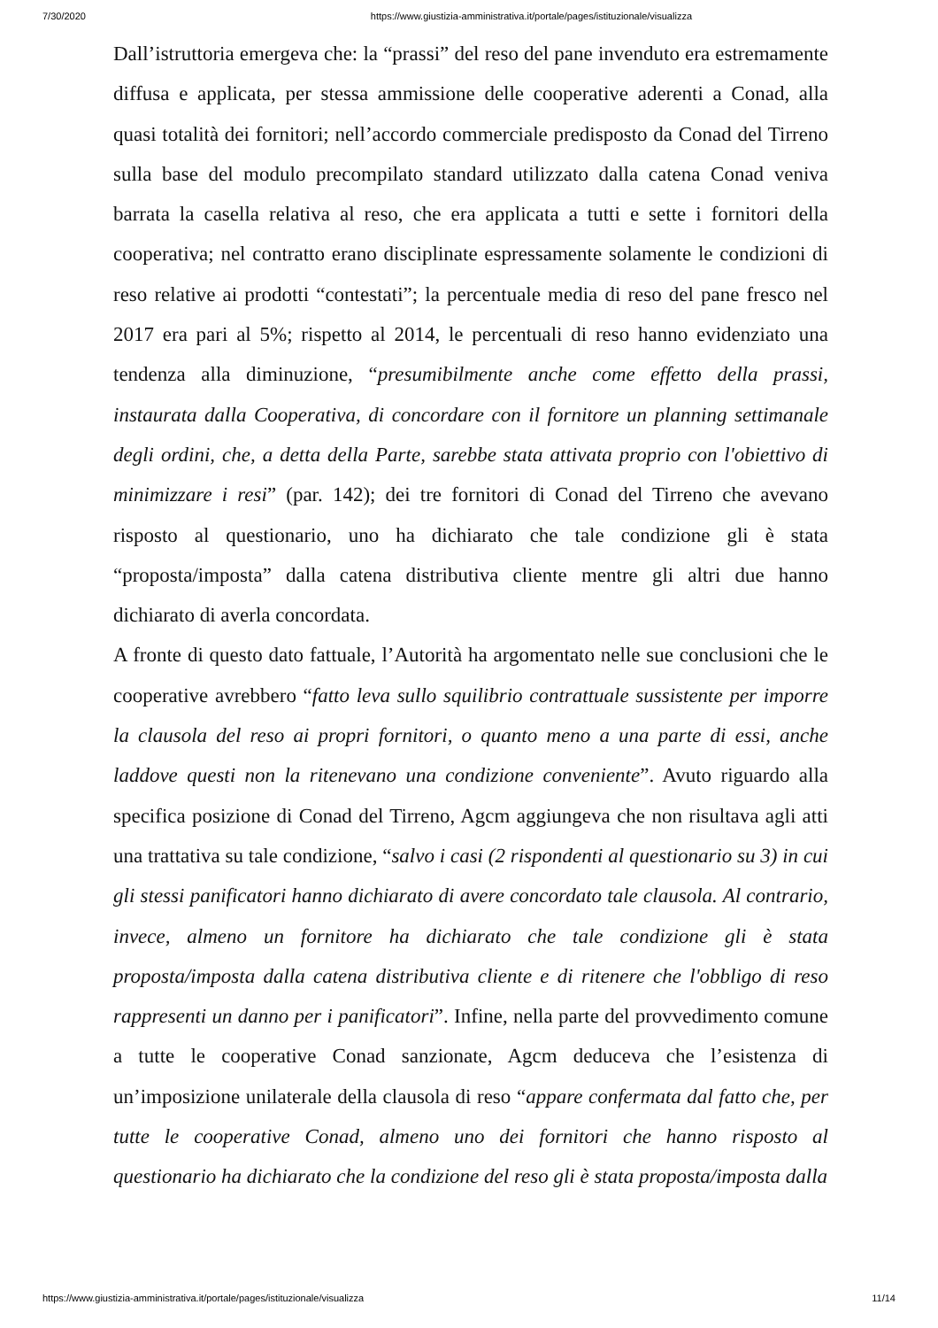7/30/2020 https://www.giustizia-amministrativa.it/portale/pages/istituzionale/visualizza
Dall’istruttoria emergeva che: la “prassi” del reso del pane invenduto era estremamente diffusa e applicata, per stessa ammissione delle cooperative aderenti a Conad, alla quasi totalità dei fornitori; nell’accordo commerciale predisposto da Conad del Tirreno sulla base del modulo precompilato standard utilizzato dalla catena Conad veniva barrata la casella relativa al reso, che era applicata a tutti e sette i fornitori della cooperativa; nel contratto erano disciplinate espressamente solamente le condizioni di reso relative ai prodotti “contestati”; la percentuale media di reso del pane fresco nel 2017 era pari al 5%; rispetto al 2014, le percentuali di reso hanno evidenziato una tendenza alla diminuzione, “presumibilmente anche come effetto della prassi, instaurata dalla Cooperativa, di concordare con il fornitore un planning settimanale degli ordini, che, a detta della Parte, sarebbe stata attivata proprio con l'obiettivo di minimizzare i resi” (par. 142); dei tre fornitori di Conad del Tirreno che avevano risposto al questionario, uno ha dichiarato che tale condizione gli è stata “proposta/imposta” dalla catena distributiva cliente mentre gli altri due hanno dichiarato di averla concordata.
A fronte di questo dato fattuale, l’Autorità ha argomentato nelle sue conclusioni che le cooperative avrebbero “fatto leva sullo squilibrio contrattuale sussistente per imporre la clausola del reso ai propri fornitori, o quanto meno a una parte di essi, anche laddove questi non la ritenevano una condizione conveniente”. Avuto riguardo alla specifica posizione di Conad del Tirreno, Agcm aggiungeva che non risultava agli atti una trattativa su tale condizione, “salvo i casi (2 rispondenti al questionario su 3) in cui gli stessi panificatori hanno dichiarato di avere concordato tale clausola. Al contrario, invece, almeno un fornitore ha dichiarato che tale condizione gli è stata proposta/imposta dalla catena distributiva cliente e di ritenere che l'obbligo di reso rappresenti un danno per i panificatori”. Infine, nella parte del provvedimento comune a tutte le cooperative Conad sanzionate, Agcm deduceva che l’esistenza di un’imposizione unilaterale della clausola di reso “appare confermata dal fatto che, per tutte le cooperative Conad, almeno uno dei fornitori che hanno risposto al questionario ha dichiarato che la condizione del reso gli è stata proposta/imposta dalla
https://www.giustizia-amministrativa.it/portale/pages/istituzionale/visualizza 11/14